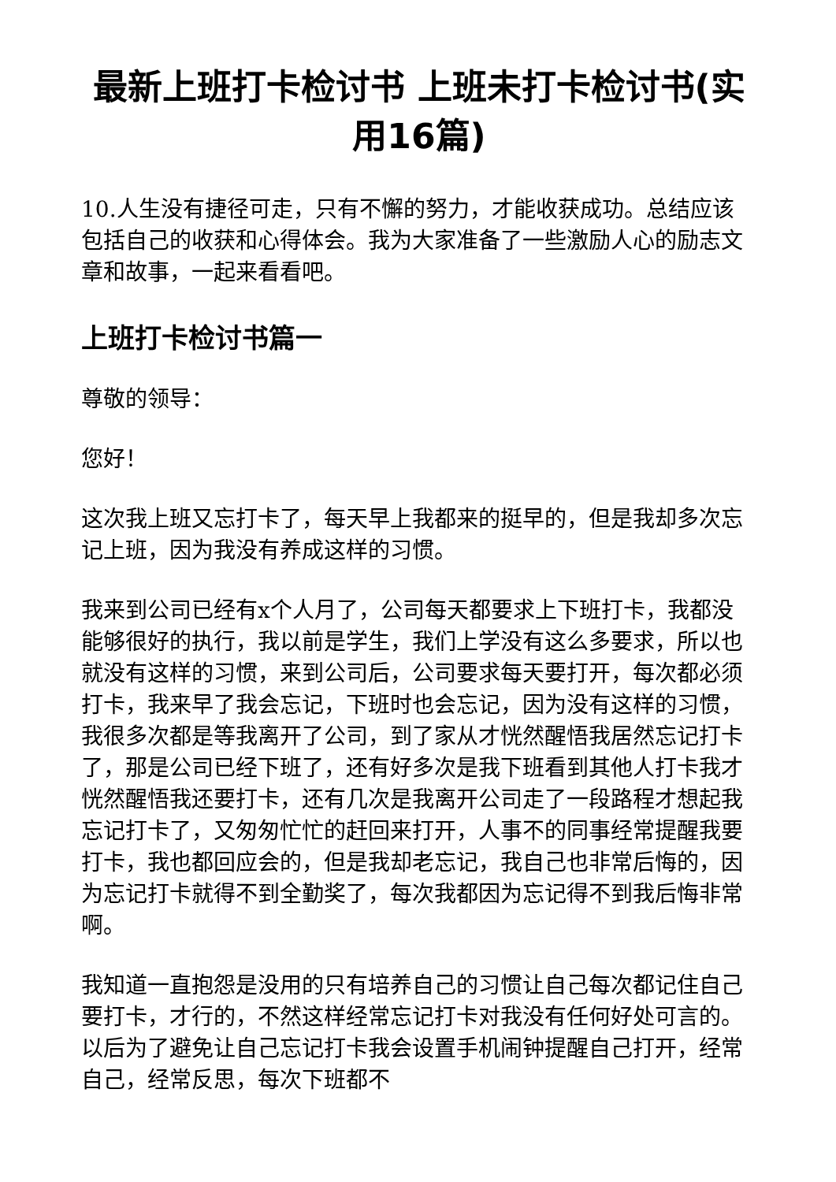最新上班打卡检讨书 上班未打卡检讨书(实用16篇)
10.人生没有捷径可走，只有不懈的努力，才能收获成功。总结应该包括自己的收获和心得体会。我为大家准备了一些激励人心的励志文章和故事，一起来看看吧。
上班打卡检讨书篇一
尊敬的领导：
您好！
这次我上班又忘打卡了，每天早上我都来的挺早的，但是我却多次忘记上班，因为我没有养成这样的习惯。
我来到公司已经有x个人月了，公司每天都要求上下班打卡，我都没能够很好的执行，我以前是学生，我们上学没有这么多要求，所以也就没有这样的习惯，来到公司后，公司要求每天要打开，每次都必须打卡，我来早了我会忘记，下班时也会忘记，因为没有这样的习惯，我很多次都是等我离开了公司，到了家从才恍然醒悟我居然忘记打卡了，那是公司已经下班了，还有好多次是我下班看到其他人打卡我才恍然醒悟我还要打卡，还有几次是我离开公司走了一段路程才想起我忘记打卡了，又匆匆忙忙的赶回来打开，人事不的同事经常提醒我要打卡，我也都回应会的，但是我却老忘记，我自己也非常后悔的，因为忘记打卡就得不到全勤奖了，每次我都因为忘记得不到我后悔非常啊。
我知道一直抱怨是没用的只有培养自己的习惯让自己每次都记住自己要打卡，才行的，不然这样经常忘记打卡对我没有任何好处可言的。以后为了避免让自己忘记打卡我会设置手机闹钟提醒自己打开，经常自己，经常反思，每次下班都不